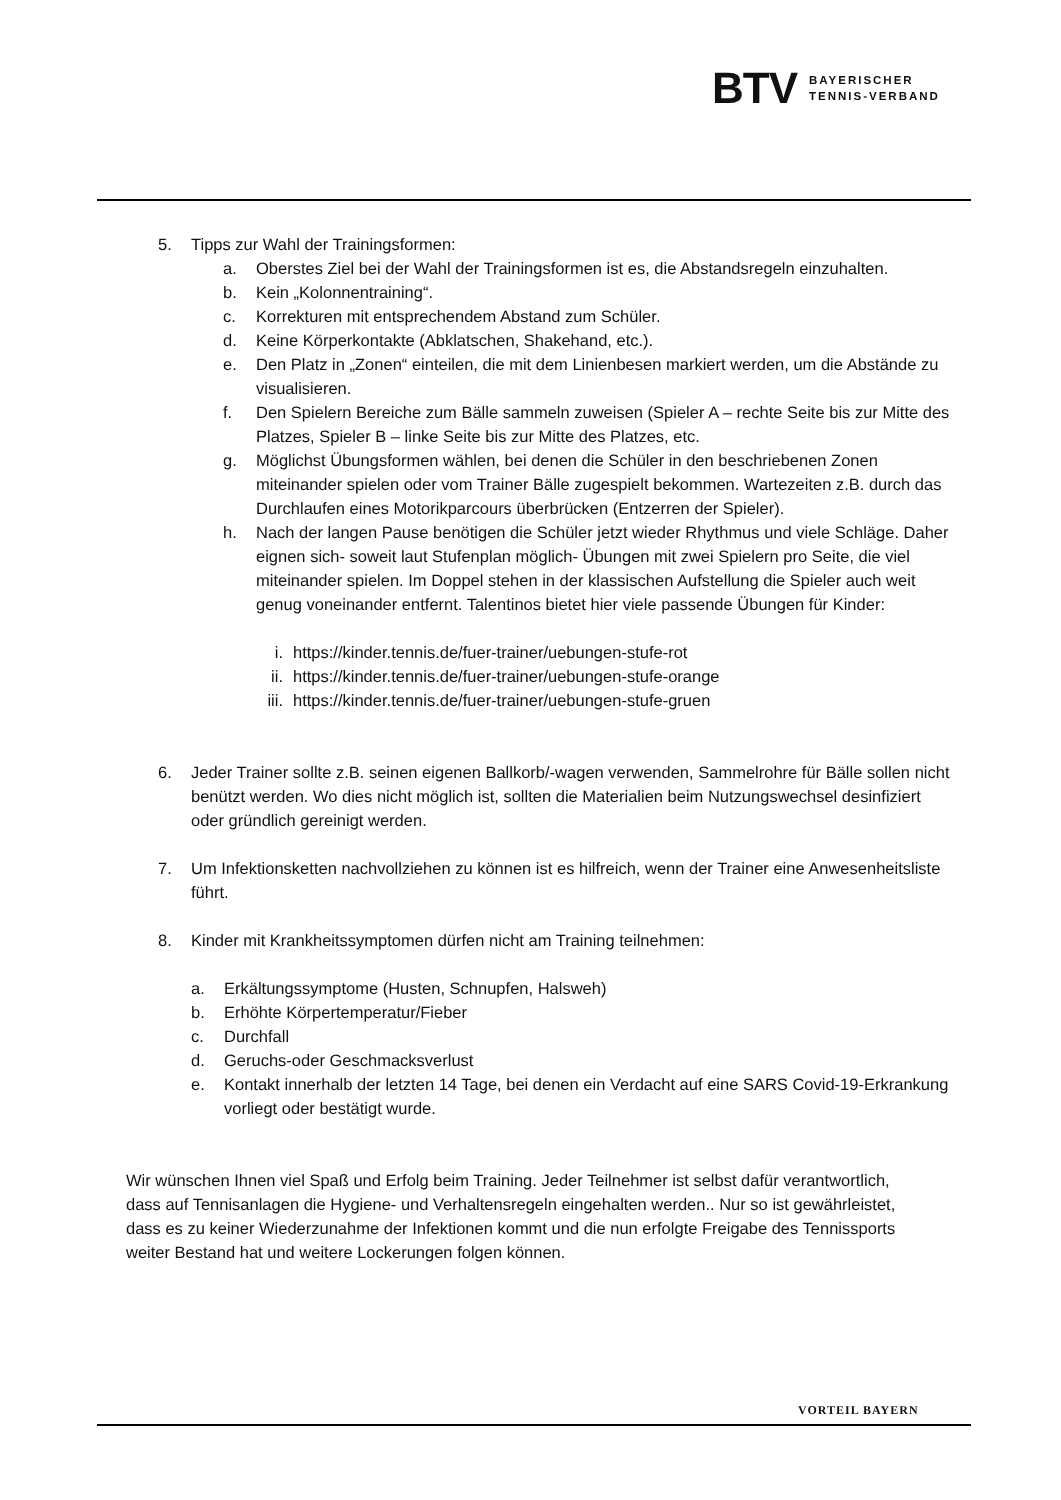BTV BAYERISCHER
TENNIS-VERBAND
5. Tipps zur Wahl der Trainingsformen:
a. Oberstes Ziel bei der Wahl der Trainingsformen ist es, die Abstandsregeln einzuhalten.
b. Kein „Kolonnentraining“.
c. Korrekturen mit entsprechendem Abstand zum Schüler.
d. Keine Körperkontakte (Abklatschen, Shakehand, etc.).
e. Den Platz in „Zonen“ einteilen, die mit dem Linienbesen markiert werden, um die Abstände zu visualisieren.
f. Den Spielern Bereiche zum Bälle sammeln zuweisen (Spieler A – rechte Seite bis zur Mitte des Platzes, Spieler B – linke Seite bis zur Mitte des Platzes, etc.
g. Möglichst Übungsformen wählen, bei denen die Schüler in den beschriebenen Zonen miteinander spielen oder vom Trainer Bälle zugespielt bekommen. Wartezeiten z.B. durch das Durchlaufen eines Motorikparcours überbrücken (Entzerren der Spieler).
h. Nach der langen Pause benötigen die Schüler jetzt wieder Rhythmus und viele Schläge. Daher eignen sich- soweit laut Stufenplan möglich- Übungen mit zwei Spielern pro Seite, die viel miteinander spielen. Im Doppel stehen in der klassischen Aufstellung die Spieler auch weit genug voneinander entfernt. Talentinos bietet hier viele passende Übungen für Kinder:
i. https://kinder.tennis.de/fuer-trainer/uebungen-stufe-rot
ii. https://kinder.tennis.de/fuer-trainer/uebungen-stufe-orange
iii. https://kinder.tennis.de/fuer-trainer/uebungen-stufe-gruen
6. Jeder Trainer sollte z.B. seinen eigenen Ballkorb/-wagen verwenden, Sammelrohre für Bälle sollen nicht benützt werden. Wo dies nicht möglich ist, sollten die Materialien beim Nutzungswechsel desinfiziert oder gründlich gereinigt werden.
7. Um Infektionsketten nachvollziehen zu können ist es hilfreich, wenn der Trainer eine Anwesenheitsliste führt.
8. Kinder mit Krankheitssymptomen dürfen nicht am Training teilnehmen:
a. Erkältungssymptome (Husten, Schnupfen, Halsweh)
b. Erhöhte Körpertemperatur/Fieber
c. Durchfall
d. Geruchs-oder Geschmacksverlust
e. Kontakt innerhalb der letzten 14 Tage, bei denen ein Verdacht auf eine SARS Covid-19-Erkrankung vorliegt oder bestätigt wurde.
Wir wünschen Ihnen viel Spaß und Erfolg beim Training. Jeder Teilnehmer ist selbst dafür verantwortlich, dass auf Tennisanlagen die Hygiene- und Verhaltensregeln eingehalten werden.. Nur so ist gewährleistet, dass es zu keiner Wiederzunahme der Infektionen kommt und die nun erfolgte Freigabe des Tennissports weiter Bestand hat und weitere Lockerungen folgen können.
VORTEIL BAYERN